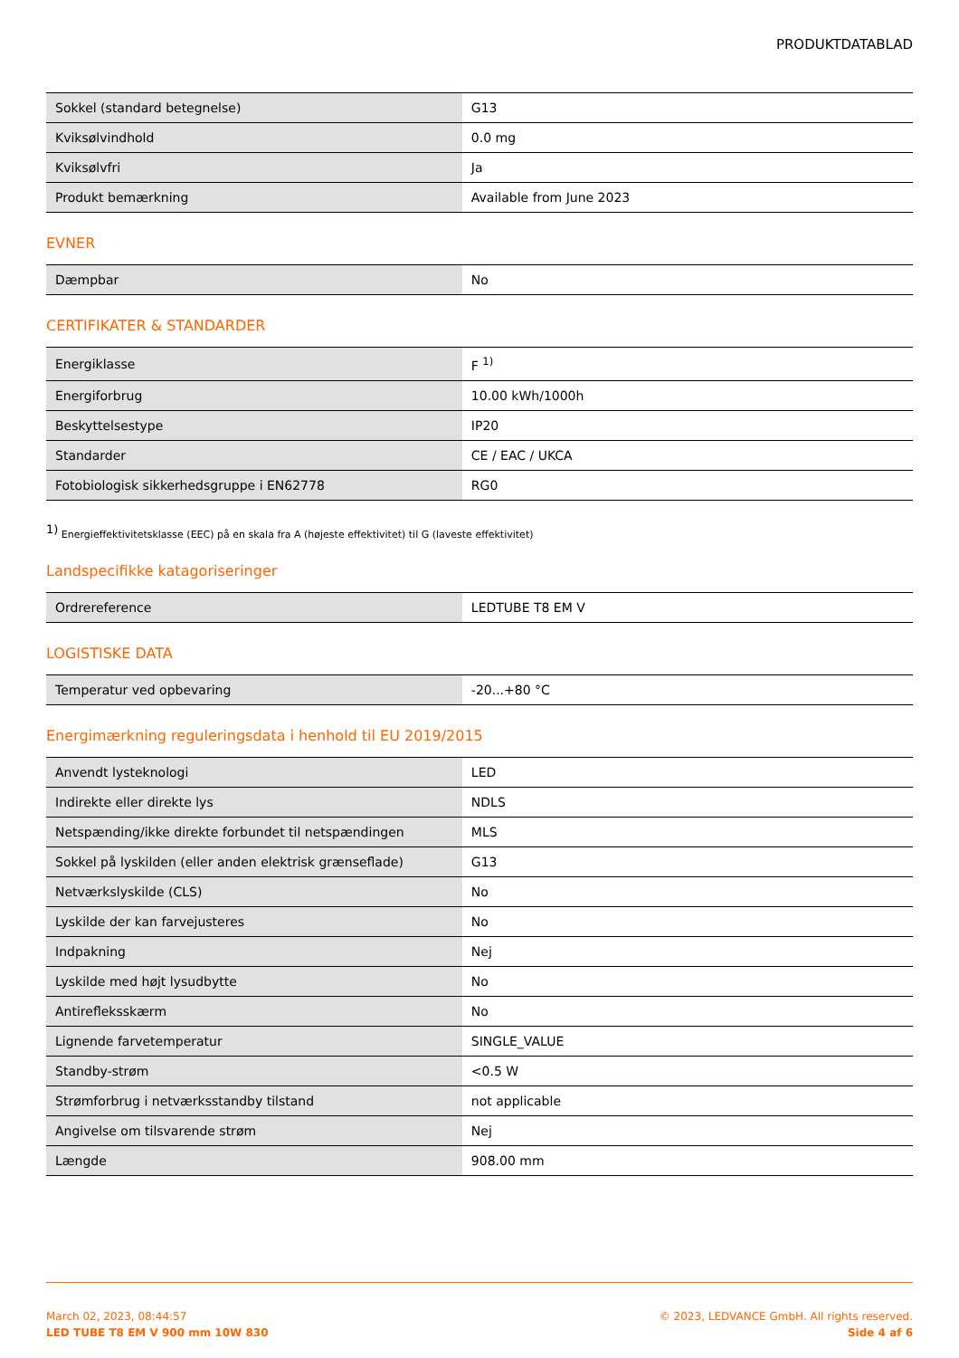PRODUKTDATABLAD
| Sokkel (standard betegnelse) | G13 |
| Kviksølvindhold | 0.0 mg |
| Kviksølvfri | Ja |
| Produkt bemærkning | Available from June 2023 |
EVNER
| Dæmpbar | No |
CERTIFIKATER & STANDARDER
| Energiklasse | F <sup>1)</sup> |
| Energiforbrug | 10.00 kWh/1000h |
| Beskyttelsestype | IP20 |
| Standarder | CE / EAC / UKCA |
| Fotobiologisk sikkerhedsgruppe i EN62778 | RG0 |
<sup>1)</sup> Energieffektivitetsklasse (EEC) på en skala fra A (højeste effektivitet) til G (laveste effektivitet)
Landspecifikke katagoriseringer
| Ordrereference | LEDTUBE T8 EM V |
LOGISTISKE DATA
| Temperatur ved opbevaring | -20...+80 °C |
Energimærkning reguleringsdata i henhold til EU 2019/2015
| Anvendt lysteknologi | LED |
| Indirekte eller direkte lys | NDLS |
| Netspænding/ikke direkte forbundet til netspændingen | MLS |
| Sokkel på lyskilden (eller anden elektrisk grænseflade) | G13 |
| Netværkslyskilde (CLS) | No |
| Lyskilde der kan farvejusteres | No |
| Indpakning | Nej |
| Lyskilde med højt lysudbytte | No |
| Antirefleksskærm | No |
| Lignende farvetemperatur | SINGLE_VALUE |
| Standby-strøm | <0.5 W |
| Strømforbrug i netværksstandby tilstand | not applicable |
| Angivelse om tilsvarende strøm | Nej |
| Længde | 908.00 mm |
March 02, 2023, 08:44:57
LED TUBE T8 EM V 900 mm 10W 830
© 2023, LEDVANCE GmbH. All rights reserved.
Side 4 af 6